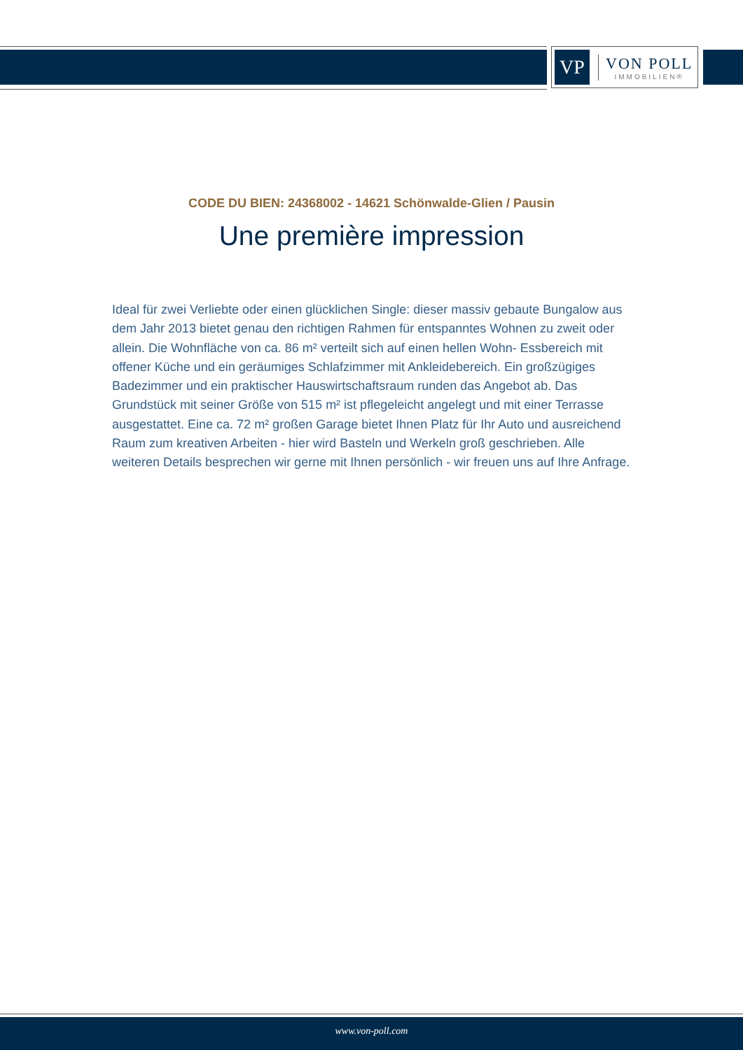VP
VON POLL
IMMOBILIEN®
CODE DU BIEN: 24368002 - 14621 Schönwalde-Glien / Pausin
Une première impression
Ideal für zwei Verliebte oder einen glücklichen Single: dieser massiv gebaute Bungalow aus dem Jahr 2013 bietet genau den richtigen Rahmen für entspanntes Wohnen zu zweit oder allein. Die Wohnfläche von ca. 86 m² verteilt sich auf einen hellen Wohn- Essbereich mit offener Küche und ein geräumiges Schlafzimmer mit Ankleidebereich. Ein großzügiges Badezimmer und ein praktischer Hauswirtschaftsraum runden das Angebot ab. Das Grundstück mit seiner Größe von 515 m² ist pflegeleicht angelegt und mit einer Terrasse ausgestattet. Eine ca. 72 m² großen Garage bietet Ihnen Platz für Ihr Auto und ausreichend Raum zum kreativen Arbeiten - hier wird Basteln und Werkeln groß geschrieben. Alle weiteren Details besprechen wir gerne mit Ihnen persönlich - wir freuen uns auf Ihre Anfrage.
www.von-poll.com